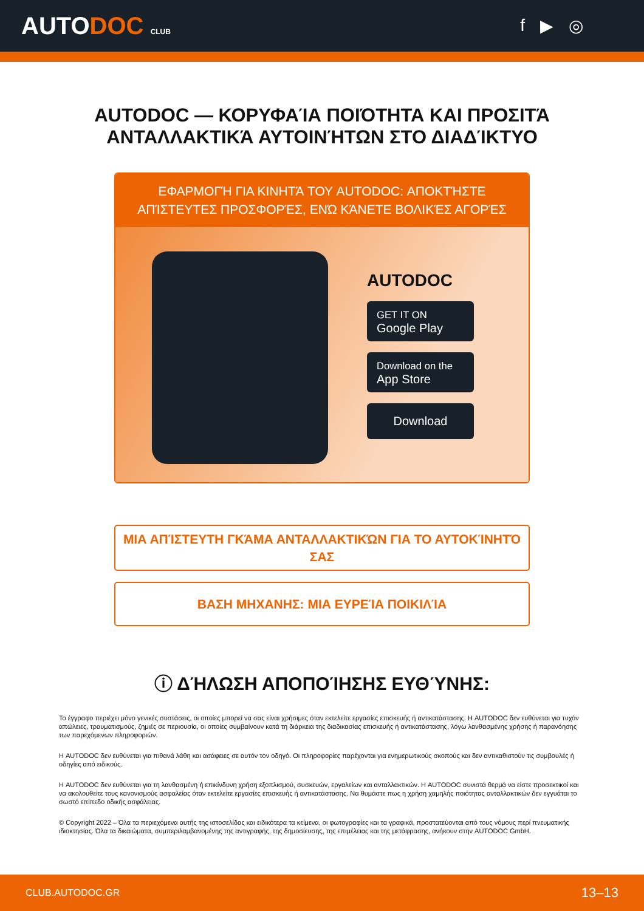AUTODOC CLUB
f ▶ ◎
AUTODOC — ΚΟΡΥΦΑΊΑ ΠΟΙΌΤΗΤΑ ΚΑΙ ΠΡΟΣΙΤΆ ΑΝΤΑΛΛΑΚΤΙΚΆ ΑΥΤΟΙΝΉΤΩΝ ΣΤΟ ΔΙΑΔΊΚΤΥΟ
ΕΦΑΡΜΟΓΉ ΓΙΑ ΚΙΝΗΤΆ ΤΟΥ AUTODOC: ΑΠΟΚΤΉΣΤΕ ΑΠΊΣΤΕΥΤΕΣ ΠΡΟΣΦΟΡΈΣ, ΕΝΏ ΚΆΝΕΤΕ ΒΟΛΙΚΈΣ ΑΓΟΡΈΣ
AUTODOC
GET IT ON
Google Play
Download on the
App Store
Download
ΜΙΑ ΑΠΊΣΤΕΥΤΗ ΓΚΆΜΑ ΑΝΤΑΛΛΑΚΤΙΚΏΝ ΓΙΑ ΤΟ ΑΥΤΟΚΊΝΗΤΌ ΣΑΣ
ΒΑΣΗ ΜΗΧΑΝΗΣ: ΜΙΑ ΕΥΡΕΊΑ ΠΟΙΚΙΛΊΑ
ⓘ ΔΉΛΩΣΗ ΑΠΟΠΟΊΗΣΗΣ ΕΥΘΎΝΗΣ:
Το έγγραφο περιέχει μόνο γενικές συστάσεις, οι οποίες μπορεί να σας είναι χρήσιμες όταν εκτελείτε εργασίες επισκευής ή αντικατάστασης. Η AUTODOC δεν ευθύνεται για τυχόν απώλειες, τραυματισμούς, ζημιές σε περιουσία, οι οποίες συμβαίνουν κατά τη διάρκεια της διαδικασίας επισκευής ή αντικατάστασης, λόγω λανθασμένης χρήσης ή παρανόησης των παρεχόμενων πληροφοριών.
Η AUTODOC δεν ευθύνεται για πιθανά λάθη και ασάφειες σε αυτόν τον οδηγό. Οι πληροφορίες παρέχονται για ενημερωτικούς σκοπούς και δεν αντικαθιστούν τις συμβουλές ή οδηγίες από ειδικούς.
Η AUTODOC δεν ευθύνεται για τη λανθασμένη ή επικίνδυνη χρήση εξοπλισμού, συσκευών, εργαλείων και ανταλλακτικών. Η AUTODOC συνιστά θερμά να είστε προσεκτικοί και να ακολουθείτε τους κανονισμούς ασφαλείας όταν εκτελείτε εργασίες επισκευής ή αντικατάστασης. Να θυμάστε πως η χρήση χαμηλής ποιότητας ανταλλακτικών δεν εγγυάται το σωστό επίπεδο οδικής ασφάλειας.
© Copyright 2022 – Όλα τα περιεχόμενα αυτής της ιστοσελίδας και ειδικότερα τα κείμενα, οι φωτογραφίες και τα γραφικά, προστατεύονται από τους νόμους περί πνευματικής ιδιοκτησίας. Όλα τα δικαιώματα, συμπεριλαμβανομένης της αντιγραφής, της δημοσίευσης, της επιμέλειας και της μετάφρασης, ανήκουν στην AUTODOC GmbH.
CLUB.AUTODOC.GR 13–13